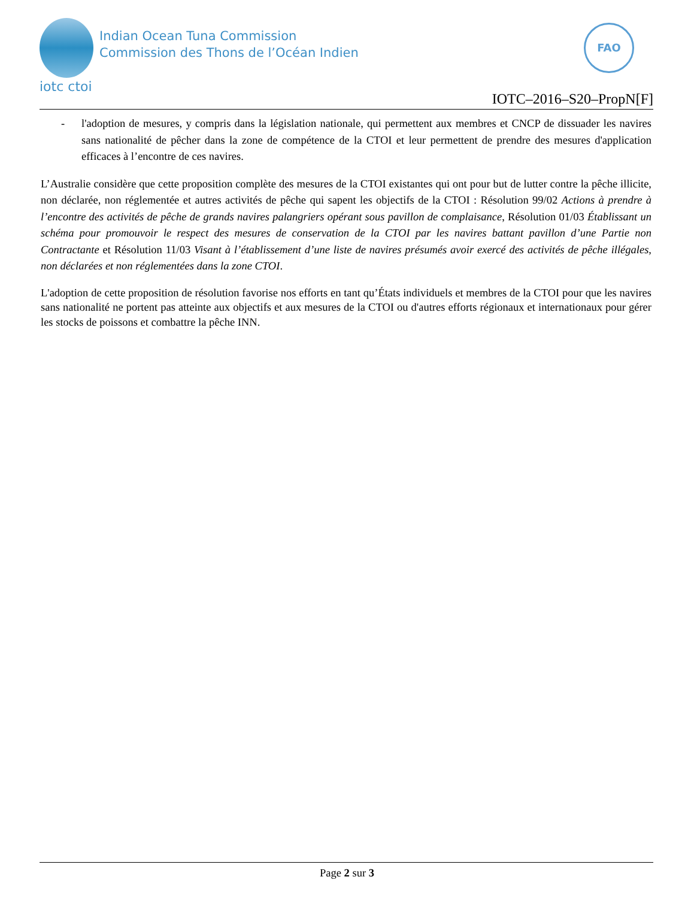iotc ctoi
Indian Ocean Tuna Commission
Commission des Thons de l’Océan Indien
FAO
IOTC–2016–S20–PropN[F]
- l'adoption de mesures, y compris dans la législation nationale, qui permettent aux membres et CNCP de dissuader les navires sans nationalité de pêcher dans la zone de compétence de la CTOI et leur permettent de prendre des mesures d'application efficaces à l’encontre de ces navires.
L’Australie considère que cette proposition complète des mesures de la CTOI existantes qui ont pour but de lutter contre la pêche illicite, non déclarée, non réglementée et autres activités de pêche qui sapent les objectifs de la CTOI : Résolution 99/02 Actions à prendre à l’encontre des activités de pêche de grands navires palangriers opérant sous pavillon de complaisance, Résolution 01/03 Établissant un schéma pour promouvoir le respect des mesures de conservation de la CTOI par les navires battant pavillon d’une Partie non Contractante et Résolution 11/03 Visant à l’établissement d’une liste de navires présumés avoir exercé des activités de pêche illégales, non déclarées et non réglementées dans la zone CTOI.
L'adoption de cette proposition de résolution favorise nos efforts en tant qu’États individuels et membres de la CTOI pour que les navires sans nationalité ne portent pas atteinte aux objectifs et aux mesures de la CTOI ou d'autres efforts régionaux et internationaux pour gérer les stocks de poissons et combattre la pêche INN.
Page 2 sur 3